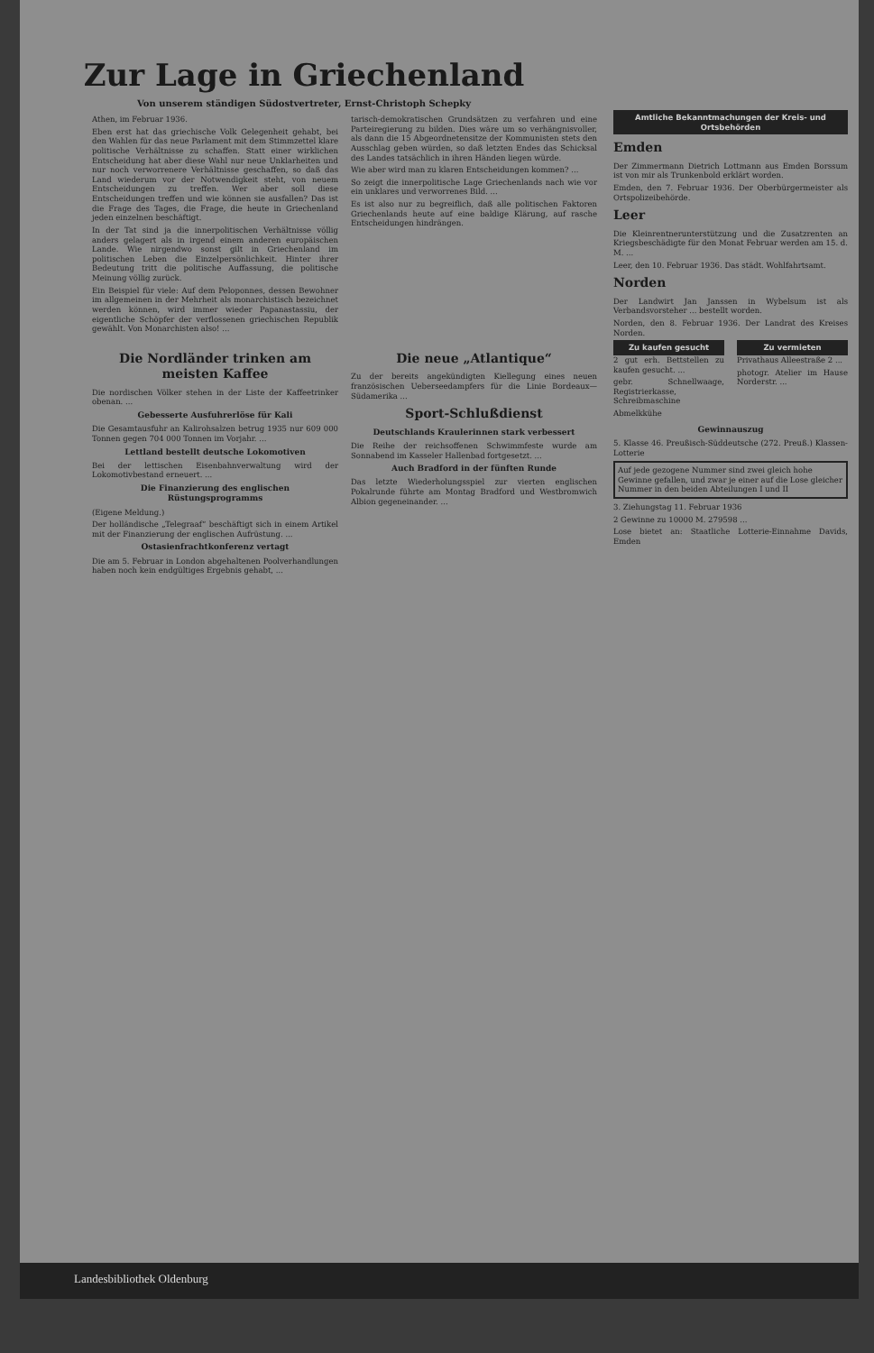Zur Lage in Griechenland
Von unserem ständigen Südostvertreter, Ernst-Christoph Schepky
Athen, im Februar 1936.
Eben erst hat das griechische Volk Gelegenheit gehabt, bei den Wahlen für das neue Parlament mit dem Stimmzettel klare politische Verhältnisse zu schaffen. Statt einer wirklichen Entscheidung hat aber diese Wahl nur neue Unklarheiten und nur noch verworrenere Verhältnisse geschaffen, so daß das Land wiederum vor der Notwendigkeit steht, von neuem Entscheidungen zu treffen. Wer aber soll diese Entscheidungen treffen und wie können sie ausfallen? Das ist die Frage des Tages, die Frage, die heute in Griechenland jeden einzelnen beschäftigt.
In der Tat sind ja die innerpolitischen Verhältnisse völlig anders gelagert als in irgend einem anderen europäischen Lande. Wie nirgendwo sonst gilt in Griechenland im politischen Leben die Einzelpersönlichkeit. Hinter ihrer Bedeutung tritt die politische Auffassung, die politische Meinung völlig zurück.
Ein Beispiel für viele: Auf dem Peloponnes, dessen Bewohner im allgemeinen in der Mehrheit als monarchistisch bezeichnet werden können, wird immer wieder Papanastassiu, der eigentliche Schöpfer der verflossenen griechischen Republik gewählt. Von Monarchisten also! ...
tarisch-demokratischen Grundsätzen zu verfahren und eine Parteiregierung zu bilden. Dies wäre um so verhängnisvoller, als dann die 15 Abgeordnetensitze der Kommunisten stets den Ausschlag geben würden, so daß letzten Endes das Schicksal des Landes tatsächlich in ihren Händen liegen würde.
Wie aber wird man zu klaren Entscheidungen kommen? ...
So zeigt die innerpolitische Lage Griechenlands nach wie vor ein unklares und verworrenes Bild. ...
Es ist also nur zu begreiflich, daß alle politischen Faktoren Griechenlands heute auf eine baldige Klärung, auf rasche Entscheidungen hindrängen.
Die Nordländer trinken am meisten Kaffee
Die nordischen Völker stehen in der Liste der Kaffeetrinker obenan. ...
Gebesserte Ausfuhrerlöse für Kali
Die Gesamtausfuhr an Kalirohsalzen betrug 1935 nur 609 000 Tonnen gegen 704 000 Tonnen im Vorjahr. ...
Lettland bestellt deutsche Lokomotiven
Bei der lettischen Eisenbahnverwaltung wird der Lokomotivbestand erneuert. ...
Die Finanzierung des englischen Rüstungsprogramms
(Eigene Meldung.)
Der holländische „Telegraaf“ beschäftigt sich in einem Artikel mit der Finanzierung der englischen Aufrüstung. ...
Ostasienfrachtkonferenz vertagt
Die am 5. Februar in London abgehaltenen Poolverhandlungen haben noch kein endgültiges Ergebnis gehabt, ...
Die neue „Atlantique“
Zu der bereits angekündigten Kiellegung eines neuen französischen Ueberseedampfers für die Linie Bordeaux—Südamerika ...
Sport-Schlußdienst
Deutschlands Kraulerinnen stark verbessert
Die Reihe der reichsoffenen Schwimmfeste wurde am Sonnabend im Kasseler Hallenbad fortgesetzt. ...
Auch Bradford in der fünften Runde
Das letzte Wiederholungsspiel zur vierten englischen Pokalrunde führte am Montag Bradford und Westbromwich Albion gegeneinander. ...
Amtliche Bekanntmachungen der Kreis- und Ortsbehörden
Emden
Der Zimmermann Dietrich Lottmann aus Emden Borssum ist von mir als Trunkenbold erklärt worden.
Emden, den 7. Februar 1936. Der Oberbürgermeister als Ortspolizeibehörde.
Leer
Die Kleinrentnerunterstützung und die Zusatzrenten an Kriegsbeschädigte für den Monat Februar werden am 15. d. M. ...
Leer, den 10. Februar 1936. Das städt. Wohlfahrtsamt.
Norden
Der Landwirt Jan Janssen in Wybelsum ist als Verbandsvorsteher ... bestellt worden.
Norden, den 8. Februar 1936. Der Landrat des Kreises Norden.
Zu kaufen gesucht
2 gut erh. Bettstellen zu kaufen gesucht. ...
gebr. Schnellwaage, Registrierkasse, Schreibmaschine
Abmelkkühe
Zu vermieten
Privathaus Alleestraße 2 ...
photogr. Atelier im Hause Norderstr. ...
Gewinnauszug
5. Klasse 46. Preußisch-Süddeutsche (272. Preuß.) Klassen-Lotterie
Auf jede gezogene Nummer sind zwei gleich hohe Gewinne gefallen, und zwar je einer auf die Lose gleicher Nummer in den beiden Abteilungen I und II
3. Ziehungstag 11. Februar 1936
2 Gewinne zu 10000 M. 279598 ...
Lose bietet an: Staatliche Lotterie-Einnahme Davids, Emden
Landesbibliothek Oldenburg